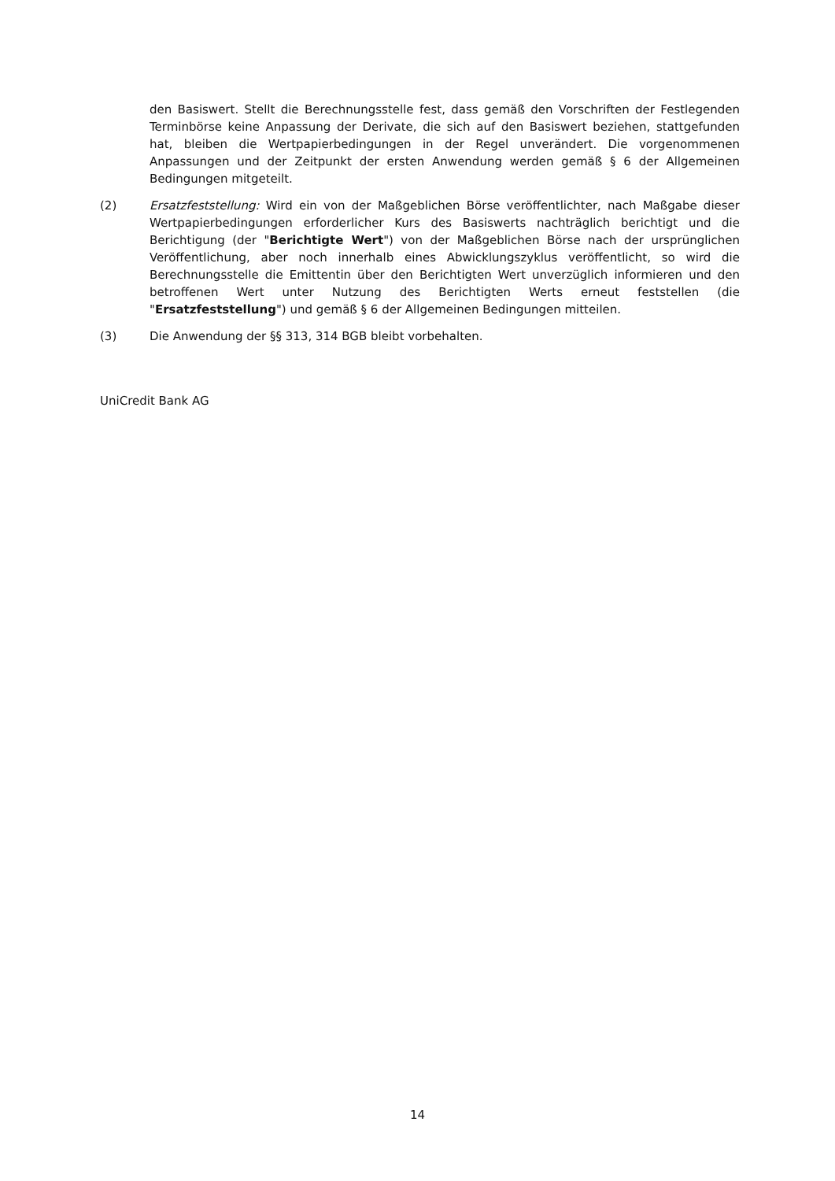den Basiswert. Stellt die Berechnungsstelle fest, dass gemäß den Vorschriften der Festlegenden Terminbörse keine Anpassung der Derivate, die sich auf den Basiswert beziehen, stattgefunden hat, bleiben die Wertpapierbedingungen in der Regel unverändert. Die vorgenommenen Anpassungen und der Zeitpunkt der ersten Anwendung werden gemäß § 6 der Allgemeinen Bedingungen mitgeteilt.
(2) Ersatzfeststellung: Wird ein von der Maßgeblichen Börse veröffentlichter, nach Maßgabe dieser Wertpapierbedingungen erforderlicher Kurs des Basiswerts nachträglich berichtigt und die Berichtigung (der "Berichtigte Wert") von der Maßgeblichen Börse nach der ursprünglichen Veröffentlichung, aber noch innerhalb eines Abwicklungszyklus veröffentlicht, so wird die Berechnungsstelle die Emittentin über den Berichtigten Wert unverzüglich informieren und den betroffenen Wert unter Nutzung des Berichtigten Werts erneut feststellen (die "Ersatzfeststellung") und gemäß § 6 der Allgemeinen Bedingungen mitteilen.
(3) Die Anwendung der §§ 313, 314 BGB bleibt vorbehalten.
UniCredit Bank AG
14